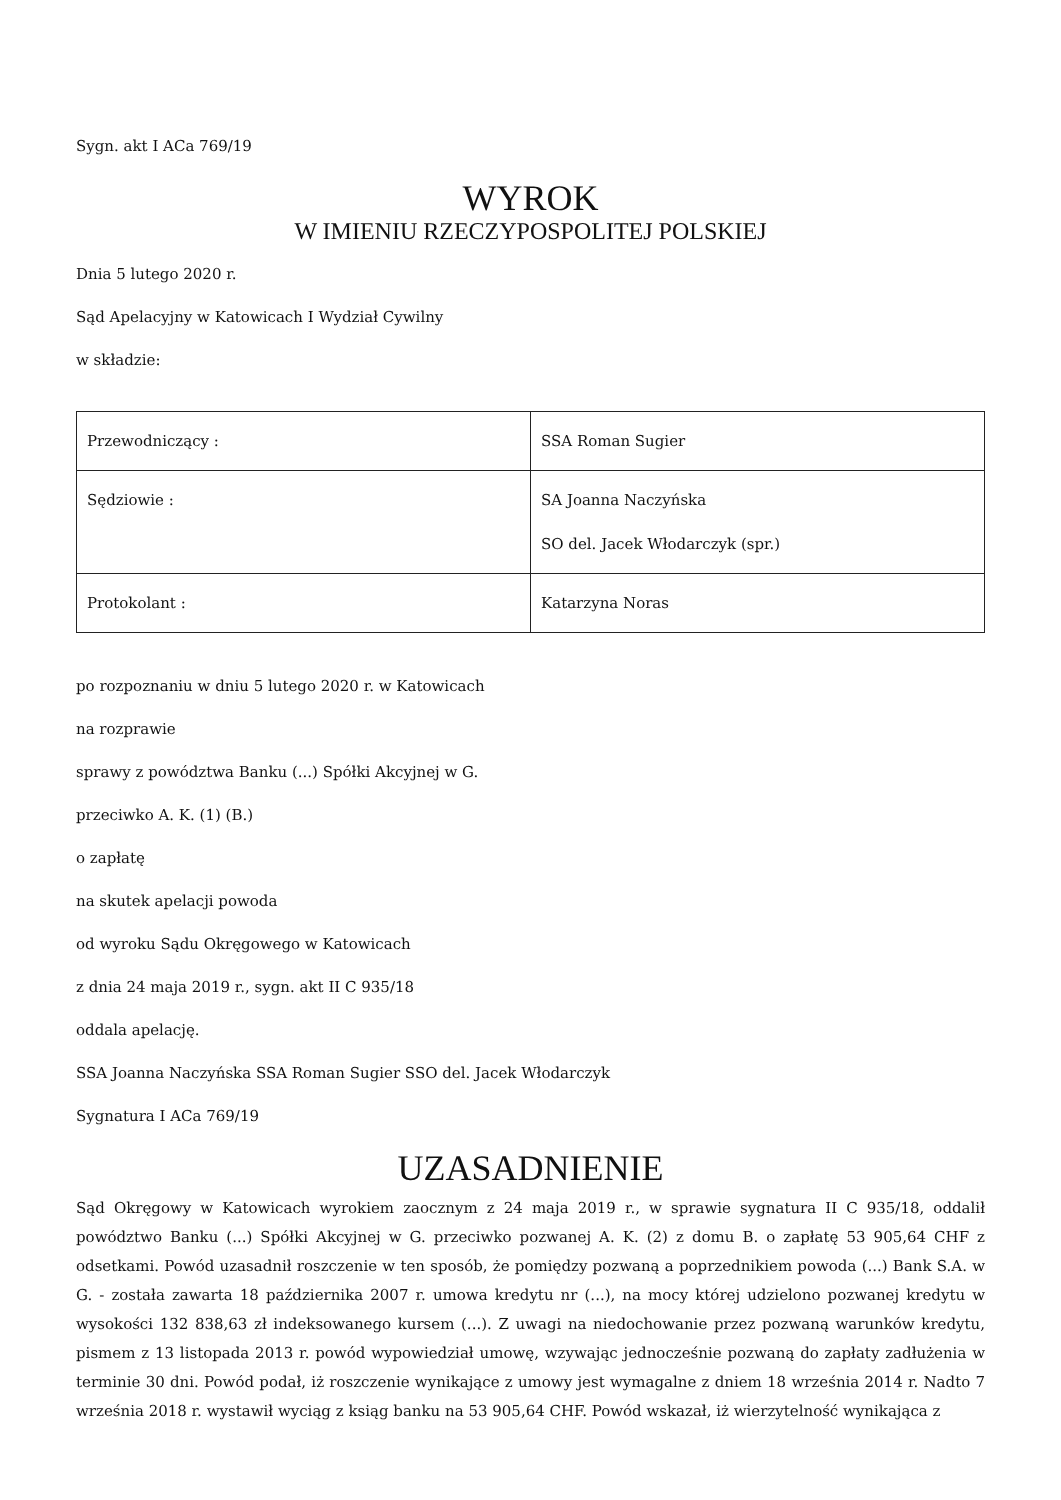Sygn. akt I ACa 769/19
WYROK
W IMIENIU RZECZYPOSPOLITEJ POLSKIEJ
Dnia 5 lutego 2020 r.
Sąd Apelacyjny w Katowicach I Wydział Cywilny
w składzie:
| Przewodniczący : | SSA Roman Sugier |
| Sędziowie : | SA Joanna Naczyńska SO del. Jacek Włodarczyk (spr.) |
| Protokolant : | Katarzyna Noras |
po rozpoznaniu w dniu 5 lutego 2020 r. w Katowicach
na rozprawie
sprawy z powództwa Banku (...) Spółki Akcyjnej w G.
przeciwko A. K. (1) (B.)
o zapłatę
na skutek apelacji powoda
od wyroku Sądu Okręgowego w Katowicach
z dnia 24 maja 2019 r., sygn. akt II C 935/18
oddala apelację.
SSA Joanna Naczyńska SSA Roman Sugier SSO del. Jacek Włodarczyk
Sygnatura I ACa 769/19
UZASADNIENIE
Sąd Okręgowy w Katowicach wyrokiem zaocznym z 24 maja 2019 r., w sprawie sygnatura II C 935/18, oddalił powództwo Banku (...) Spółki Akcyjnej w G. przeciwko pozwanej A. K. (2) z domu B. o zapłatę 53 905,64 CHF z odsetkami. Powód uzasadnił roszczenie w ten sposób, że pomiędzy pozwaną a poprzednikiem powoda (...) Bank S.A. w G. - została zawarta 18 października 2007 r. umowa kredytu nr (...), na mocy której udzielono pozwanej kredytu w wysokości 132 838,63 zł indeksowanego kursem (...). Z uwagi na niedochowanie przez pozwaną warunków kredytu, pismem z 13 listopada 2013 r. powód wypowiedział umowę, wzywając jednocześnie pozwaną do zapłaty zadłużenia w terminie 30 dni. Powód podał, iż roszczenie wynikające z umowy jest wymagalne z dniem 18 września 2014 r. Nadto 7 września 2018 r. wystawił wyciąg z ksiąg banku na 53 905,64 CHF. Powód wskazał, iż wierzytelność wynikająca z